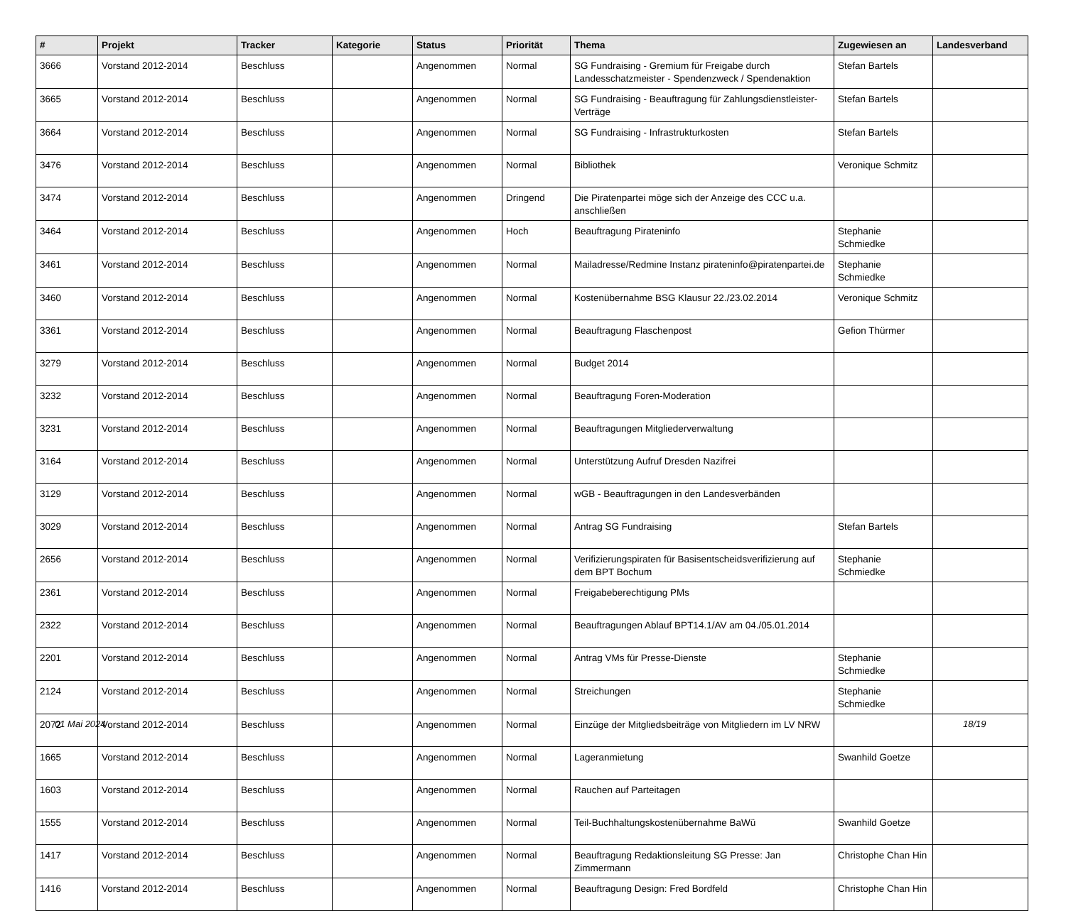| # | Projekt | Tracker | Kategorie | Status | Priorität | Thema | Zugewiesen an | Landesverband |
| --- | --- | --- | --- | --- | --- | --- | --- | --- |
| 3666 | Vorstand 2012-2014 | Beschluss | | Angenommen | Normal | SG Fundraising - Gremium für Freigabe durch Landesschatzmeister - Spendenzweck / Spendenaktion | Stefan Bartels | |
| 3665 | Vorstand 2012-2014 | Beschluss | | Angenommen | Normal | SG Fundraising - Beauftragung für Zahlungsdienstleister-Verträge | Stefan Bartels | |
| 3664 | Vorstand 2012-2014 | Beschluss | | Angenommen | Normal | SG Fundraising - Infrastrukturkosten | Stefan Bartels | |
| 3476 | Vorstand 2012-2014 | Beschluss | | Angenommen | Normal | Bibliothek | Veronique Schmitz | |
| 3474 | Vorstand 2012-2014 | Beschluss | | Angenommen | Dringend | Die Piratenpartei möge sich der Anzeige des CCC u.a. anschließen | | |
| 3464 | Vorstand 2012-2014 | Beschluss | | Angenommen | Hoch | Beauftragung Pirateninfo | Stephanie Schmiedke | |
| 3461 | Vorstand 2012-2014 | Beschluss | | Angenommen | Normal | Mailadresse/Redmine Instanz pirateninfo@piratenpartei.de | Stephanie Schmiedke | |
| 3460 | Vorstand 2012-2014 | Beschluss | | Angenommen | Normal | Kostenübernahme BSG Klausur 22./23.02.2014 | Veronique Schmitz | |
| 3361 | Vorstand 2012-2014 | Beschluss | | Angenommen | Normal | Beauftragung Flaschenpost | Gefion Thürmer | |
| 3279 | Vorstand 2012-2014 | Beschluss | | Angenommen | Normal | Budget 2014 | | |
| 3232 | Vorstand 2012-2014 | Beschluss | | Angenommen | Normal | Beauftragung Foren-Moderation | | |
| 3231 | Vorstand 2012-2014 | Beschluss | | Angenommen | Normal | Beauftragungen Mitgliederverwaltung | | |
| 3164 | Vorstand 2012-2014 | Beschluss | | Angenommen | Normal | Unterstützung Aufruf Dresden Nazifrei | | |
| 3129 | Vorstand 2012-2014 | Beschluss | | Angenommen | Normal | wGB - Beauftragungen in den Landesverbänden | | |
| 3029 | Vorstand 2012-2014 | Beschluss | | Angenommen | Normal | Antrag SG Fundraising | Stefan Bartels | |
| 2656 | Vorstand 2012-2014 | Beschluss | | Angenommen | Normal | Verifizierungspiraten für Basisentscheidsverifizierung auf dem BPT Bochum | Stephanie Schmiedke | |
| 2361 | Vorstand 2012-2014 | Beschluss | | Angenommen | Normal | Freigabeberechtigung PMs | | |
| 2322 | Vorstand 2012-2014 | Beschluss | | Angenommen | Normal | Beauftragungen Ablauf BPT14.1/AV am 04./05.01.2014 | | |
| 2201 | Vorstand 2012-2014 | Beschluss | | Angenommen | Normal | Antrag VMs für Presse-Dienste | Stephanie Schmiedke | |
| 2124 | Vorstand 2012-2014 | Beschluss | | Angenommen | Normal | Streichungen | Stephanie Schmiedke | |
| 2072 | Vorstand 2012-2014 | Beschluss | | Angenommen | Normal | Einzüge der Mitgliedsbeiträge von Mitgliedern im LV NRW | | |
| 1665 | Vorstand 2012-2014 | Beschluss | | Angenommen | Normal | Lageranmietung | Swanhild Goetze | |
| 1603 | Vorstand 2012-2014 | Beschluss | | Angenommen | Normal | Rauchen auf Parteitagen | | |
| 1555 | Vorstand 2012-2014 | Beschluss | | Angenommen | Normal | Teil-Buchhaltungskostenübernahme BaWü | Swanhild Goetze | |
| 1417 | Vorstand 2012-2014 | Beschluss | | Angenommen | Normal | Beauftragung Redaktionsleitung SG Presse: Jan Zimmermann | Christophe Chan Hin | |
| 1416 | Vorstand 2012-2014 | Beschluss | | Angenommen | Normal | Beauftragung Design: Fred Bordfeld | Christophe Chan Hin | |
01 Mai 2024 18/19